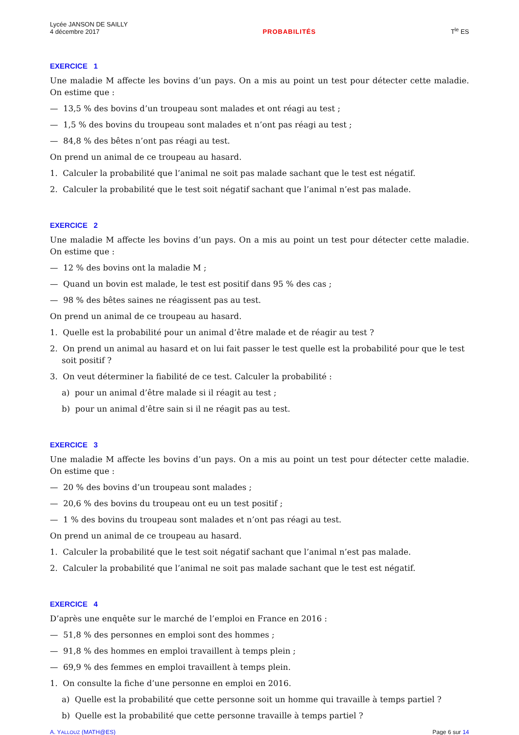Lycée JANSON DE SAILLY
4 décembre 2017
PROBABILITÉS
T<sup>le</sup> ES
EXERCICE 1
Une maladie M affecte les bovins d’un pays. On a mis au point un test pour détecter cette maladie. On estime que :
— 13,5 % des bovins d’un troupeau sont malades et ont réagi au test ;
— 1,5 % des bovins du troupeau sont malades et n’ont pas réagi au test ;
— 84,8 % des bêtes n’ont pas réagi au test.
On prend un animal de ce troupeau au hasard.
1. Calculer la probabilité que l’animal ne soit pas malade sachant que le test est négatif.
2. Calculer la probabilité que le test soit négatif sachant que l’animal n’est pas malade.
EXERCICE 2
Une maladie M affecte les bovins d’un pays. On a mis au point un test pour détecter cette maladie. On estime que :
— 12 % des bovins ont la maladie M ;
— Quand un bovin est malade, le test est positif dans 95 % des cas ;
— 98 % des bêtes saines ne réagissent pas au test.
On prend un animal de ce troupeau au hasard.
1. Quelle est la probabilité pour un animal d’être malade et de réagir au test ?
2. On prend un animal au hasard et on lui fait passer le test quelle est la probabilité pour que le test soit positif ?
3. On veut déterminer la fiabilité de ce test. Calculer la probabilité :
a) pour un animal d’être malade si il réagit au test ;
b) pour un animal d’être sain si il ne réagit pas au test.
EXERCICE 3
Une maladie M affecte les bovins d’un pays. On a mis au point un test pour détecter cette maladie. On estime que :
— 20 % des bovins d’un troupeau sont malades ;
— 20,6 % des bovins du troupeau ont eu un test positif ;
— 1 % des bovins du troupeau sont malades et n’ont pas réagi au test.
On prend un animal de ce troupeau au hasard.
1. Calculer la probabilité que le test soit négatif sachant que l’animal n’est pas malade.
2. Calculer la probabilité que l’animal ne soit pas malade sachant que le test est négatif.
EXERCICE 4
D’après une enquête sur le marché de l’emploi en France en 2016 :
— 51,8 % des personnes en emploi sont des hommes ;
— 91,8 % des hommes en emploi travaillent à temps plein ;
— 69,9 % des femmes en emploi travaillent à temps plein.
1. On consulte la fiche d’une personne en emploi en 2016.
a) Quelle est la probabilité que cette personne soit un homme qui travaille à temps partiel ?
b) Quelle est la probabilité que cette personne travaille à temps partiel ?
A. YALLOUZ (MATH@ES) Page 6 sur 14